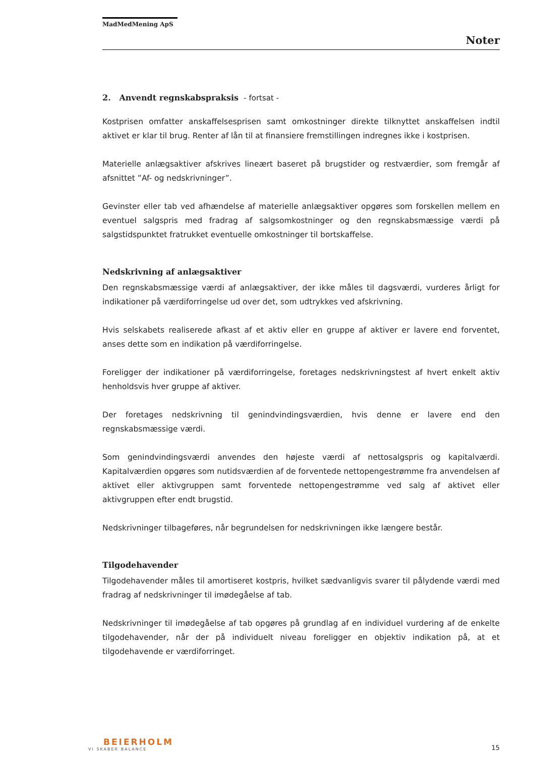MadMedMening ApS
Noter
2. Anvendt regnskabspraksis - fortsat -
Kostprisen omfatter anskaffelsesprisen samt omkostninger direkte tilknyttet anskaffelsen indtil aktivet er klar til brug. Renter af lån til at finansiere fremstillingen indregnes ikke i kostprisen.
Materielle anlægsaktiver afskrives lineært baseret på brugstider og restværdier, som fremgår af afsnittet ”Af- og nedskrivninger”.
Gevinster eller tab ved afhændelse af materielle anlægsaktiver opgøres som forskellen mellem en eventuel salgspris med fradrag af salgsomkostninger og den regnskabsmæssige værdi på salgstidspunktet fratrukket eventuelle omkostninger til bortskaffelse.
Nedskrivning af anlægsaktiver
Den regnskabsmæssige værdi af anlægsaktiver, der ikke måles til dagsværdi, vurderes årligt for indikationer på værdiforringelse ud over det, som udtrykkes ved afskrivning.
Hvis selskabets realiserede afkast af et aktiv eller en gruppe af aktiver er lavere end forventet, anses dette som en indikation på værdiforringelse.
Foreligger der indikationer på værdiforringelse, foretages nedskrivningstest af hvert enkelt aktiv henholdsvis hver gruppe af aktiver.
Der foretages nedskrivning til genindvindingsværdien, hvis denne er lavere end den regnskabsmæssige værdi.
Som genindvindingsværdi anvendes den højeste værdi af nettosalgspris og kapitalværdi. Kapitalværdien opgøres som nutidsværdien af de forventede nettopengestrømme fra anvendelsen af aktivet eller aktivgruppen samt forventede nettopengestrømme ved salg af aktivet eller aktivgruppen efter endt brugstid.
Nedskrivninger tilbageføres, når begrundelsen for nedskrivningen ikke længere består.
Tilgodehavender
Tilgodehavender måles til amortiseret kostpris, hvilket sædvanligvis svarer til pålydende værdi med fradrag af nedskrivninger til imødegåelse af tab.
Nedskrivninger til imødegåelse af tab opgøres på grundlag af en individuel vurdering af de enkelte tilgodehavender, når der på individuelt niveau foreligger en objektiv indikation på, at et tilgodehavende er værdiforringet.
BEIERHOLM
VI SKABER BALANCE
15